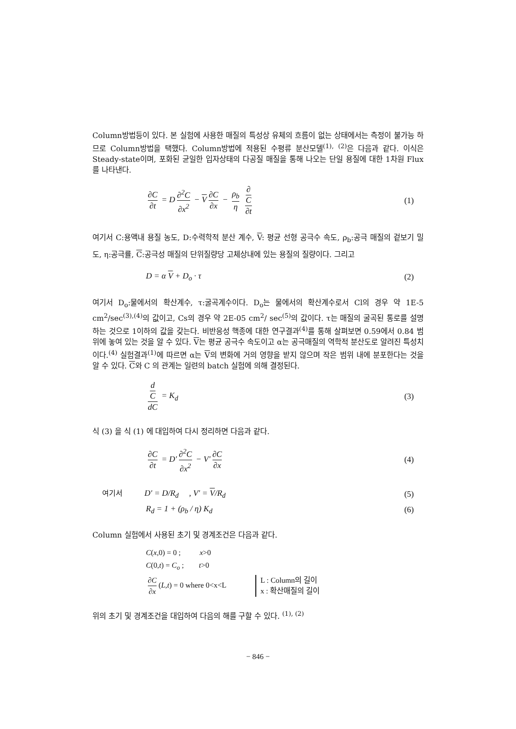Column방법등이 있다. 본 실험에 사용한 매질의 특성상 유체의 흐름이 없는 상태에서는 측정이 불가능 하므로 Column방법을 택했다. Column방법에 적용된 수평류 분산모델<sup>(1),</sup> <sup>(2)</sup>은 다음과 같다. 이식은 Steady-state이며, 포화된 균일한 입자상태의 다공질 매질을 통해 나오는 단일 용질에 대한 1차원 Flux를 나타낸다.
∂C ∂t = D ∂<sup>2</sup>C ∂x<sup>2</sup> − V ∂C ∂x − ρ<sub>b</sub> η ∂
C ∂t
(1)
여기서 C:용액내 용질 농도, D:수력학적 분산 계수, V: 평균 선형 공극수 속도, ρ<sub>b</sub>:공극 매질의 겉보기 밀도, η:공극률, C:공극성 매질의 단위질량당 고체상내에 있는 용질의 질량이다. 그리고
D = α V + D<sub>o</sub> · τ (2)
여기서 D<sub>o</sub>:물에서의 확산계수, τ:굴곡계수이다. D<sub>o</sub>는 물에서의 확산계수로서 Cl의 경우 약 1E-5 cm<sup>2</sup>/sec<sup>(3),(4)</sup>의 값이고, Cs의 경우 약 2E-05 cm<sup>2</sup>/ sec<sup>(5)</sup>의 값이다. τ는 매질의 굴곡된 통로를 설명하는 것으로 1이하의 값을 갖는다. 비반응성 핵종에 대한 연구결과<sup>(4)</sup>를 통해 살펴보면 0.59에서 0.84 범위에 놓여 있는 것을 알 수 있다. V는 평균 공극수 속도이고 α는 공극매질의 역학적 분산도로 알려진 특성치이다.<sup>(4)</sup> 실험결과<sup>(1)</sup>에 따르면 α는 V의 변화에 거의 영향을 받지 않으며 작은 범위 내에 분포한다는 것을 알 수 있다. C와 C 의 관계는 일련의 batch 실험에 의해 결정된다.
d
C dC = K<sub>d</sub>
(3)
식 (3) 을 식 (1) 에 대입하여 다시 정리하면 다음과 같다.
∂C ∂t = D′ ∂<sup>2</sup>C ∂x<sup>2</sup> − V′ ∂C ∂x (4)
여기서 D′ = D/R<sub>d</sub> , V′ = V/R<sub>d</sub>
(5)
R<sub>d</sub> = 1 + (ρ<sub>b</sub> / η) K<sub>d</sub> (6)
Column 실험에서 사용된 초기 및 경계조건은 다음과 같다.
C(x,0) = 0 ; x>0
C(0,t) = C<sub>o</sub> ; t>0
∂C ∂x (L,t) = 0 where 0<x<L L : Column의 길이
x : 확산매질의 길이
위의 초기 및 경계조건을 대입하여 다음의 해를 구할 수 있다. <sup>(1), (2)</sup>
− 846 −